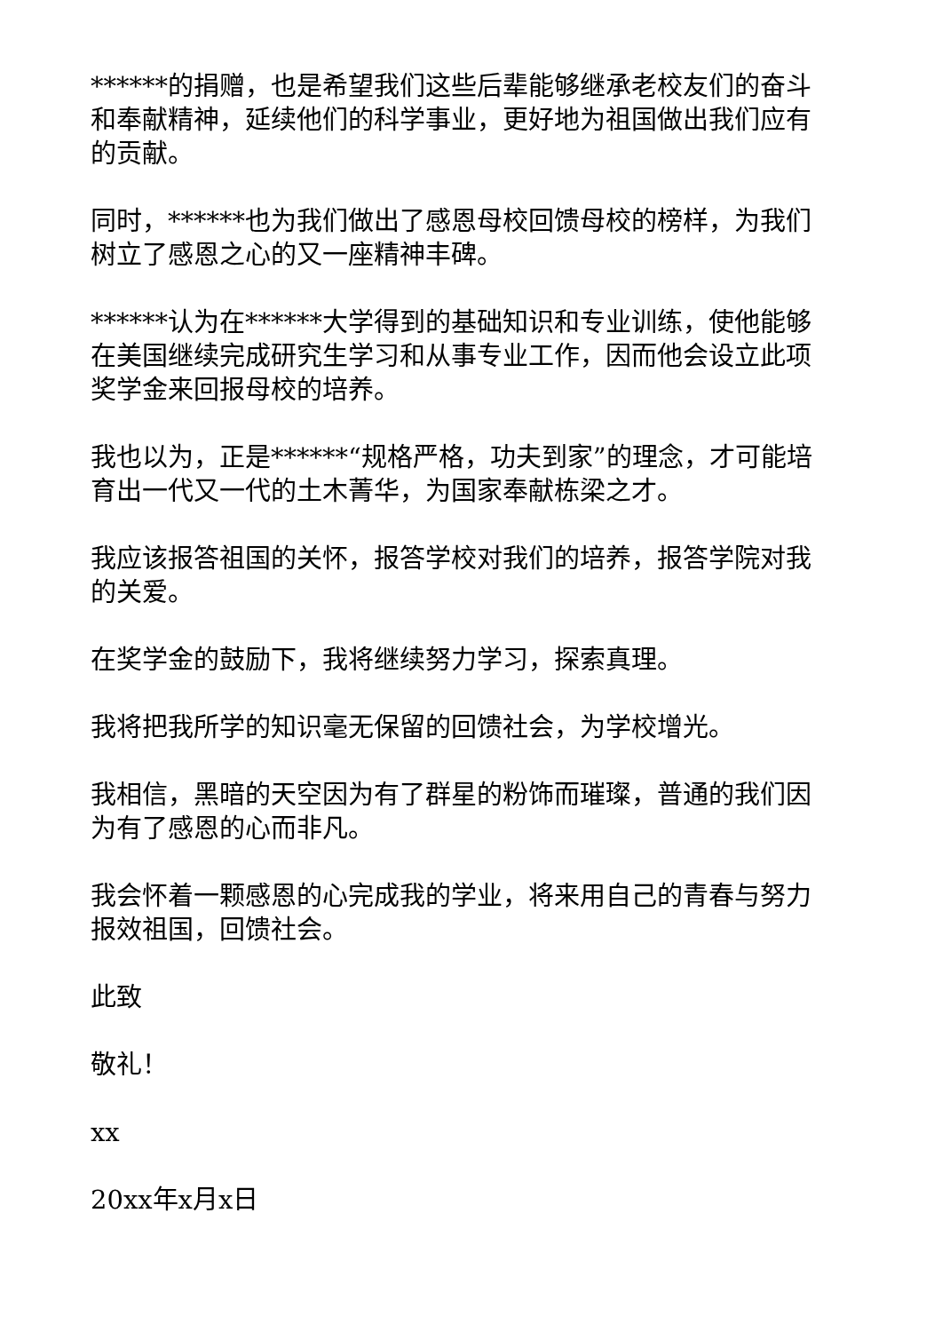******的捐赠，也是希望我们这些后辈能够继承老校友们的奋斗和奉献精神，延续他们的科学事业，更好地为祖国做出我们应有的贡献。
同时，******也为我们做出了感恩母校回馈母校的榜样，为我们树立了感恩之心的又一座精神丰碑。
******认为在******大学得到的基础知识和专业训练，使他能够在美国继续完成研究生学习和从事专业工作，因而他会设立此项奖学金来回报母校的培养。
我也以为，正是******“规格严格，功夫到家”的理念，才可能培育出一代又一代的土木菁华，为国家奉献栋梁之才。
我应该报答祖国的关怀，报答学校对我们的培养，报答学院对我的关爱。
在奖学金的鼓励下，我将继续努力学习，探索真理。
我将把我所学的知识毫无保留的回馈社会，为学校增光。
我相信，黑暗的天空因为有了群星的粉饰而璀璨，普通的我们因为有了感恩的心而非凡。
我会怀着一颗感恩的心完成我的学业，将来用自己的青春与努力报效祖国，回馈社会。
此致
敬礼！
xx
20xx年x月x日